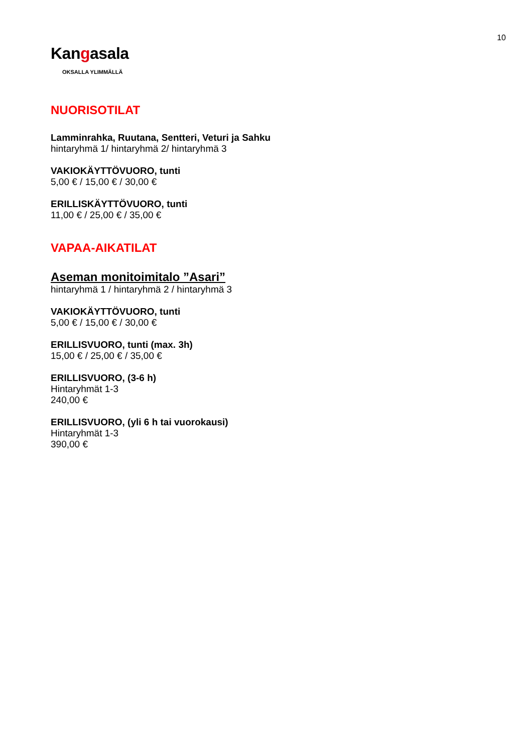10
Kangasala
OKSALLA YLIMMÄLLÄ
NUORISOTILAT
Lamminrahka, Ruutana, Sentteri, Veturi ja Sahku
hintaryhmä 1/ hintaryhmä 2/ hintaryhmä 3
VAKIOKÄYTTÖVUORO, tunti
5,00 € / 15,00 € / 30,00 €
ERILLISKÄYTTÖVUORO, tunti
11,00 € / 25,00 € / 35,00 €
VAPAA-AIKATILAT
Aseman monitoimitalo ”Asari”
hintaryhmä 1 / hintaryhmä 2 / hintaryhmä 3
VAKIOKÄYTTÖVUORO, tunti
5,00 € / 15,00 € / 30,00 €
ERILLISVUORO, tunti (max. 3h)
15,00 € / 25,00 € / 35,00 €
ERILLISVUORO, (3-6 h)
Hintaryhmät 1-3
240,00 €
ERILLISVUORO, (yli 6 h tai vuorokausi)
Hintaryhmät 1-3
390,00 €